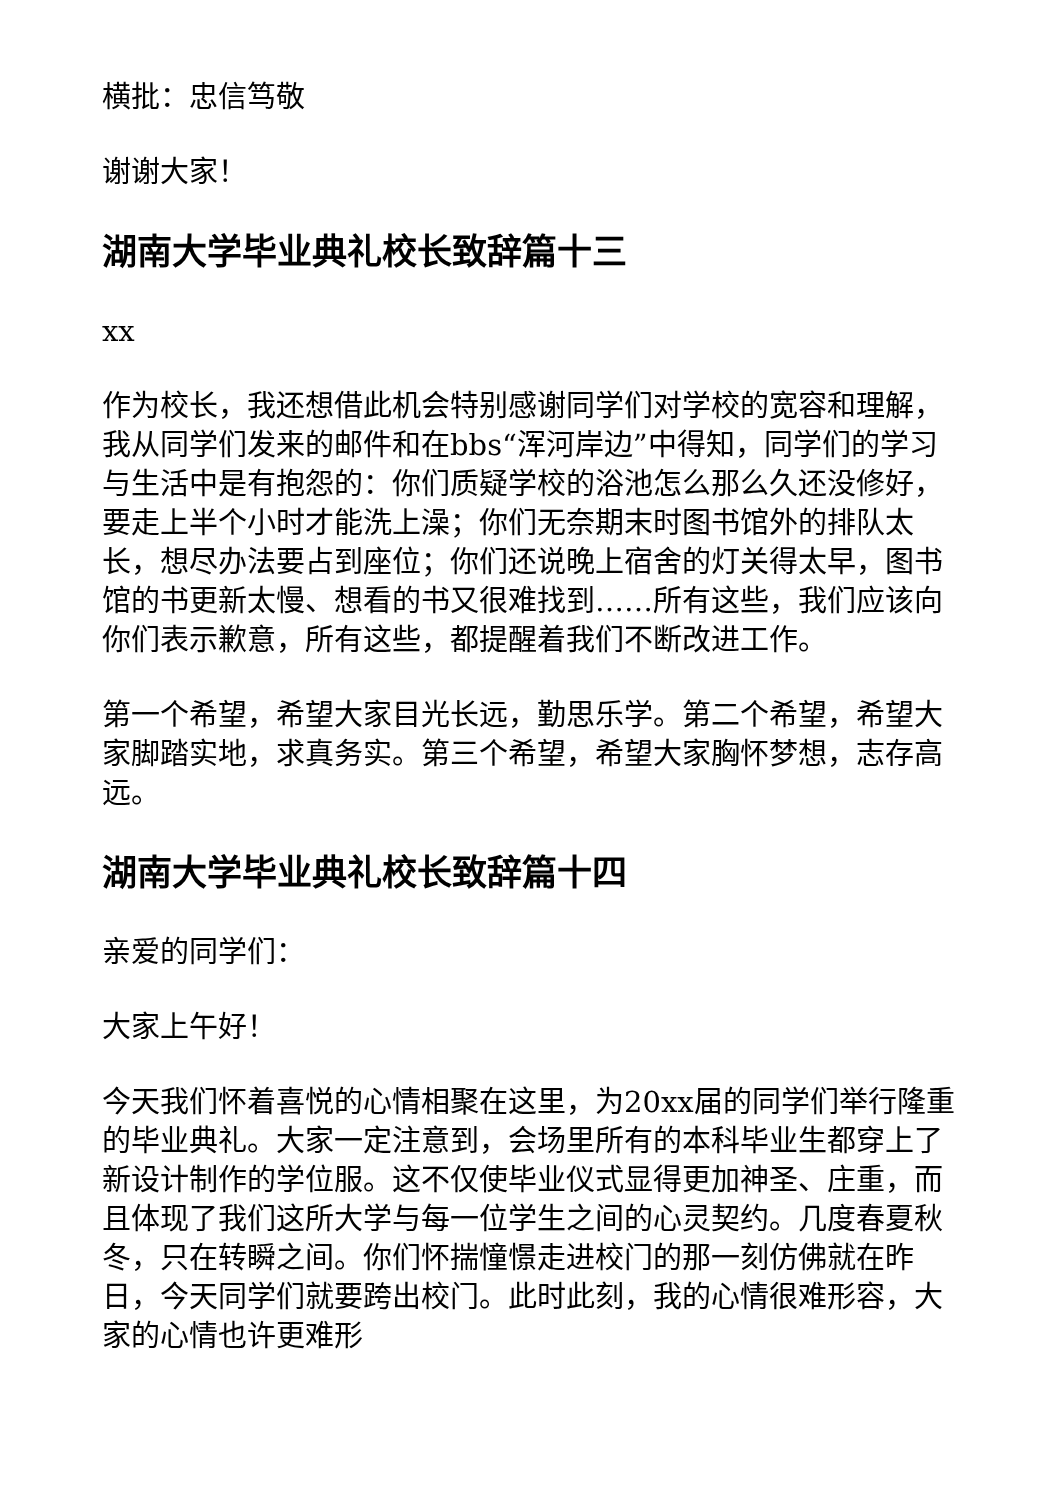横批：忠信笃敬
谢谢大家！
湖南大学毕业典礼校长致辞篇十三
xx
作为校长，我还想借此机会特别感谢同学们对学校的宽容和理解，我从同学们发来的邮件和在bbs“浑河岸边”中得知，同学们的学习与生活中是有抱怨的：你们质疑学校的浴池怎么那么久还没修好，要走上半个小时才能洗上澡；你们无奈期末时图书馆外的排队太长，想尽办法要占到座位；你们还说晚上宿舍的灯关得太早，图书馆的书更新太慢、想看的书又很难找到……所有这些，我们应该向你们表示歉意，所有这些，都提醒着我们不断改进工作。
第一个希望，希望大家目光长远，勤思乐学。第二个希望，希望大家脚踏实地，求真务实。第三个希望，希望大家胸怀梦想，志存高远。
湖南大学毕业典礼校长致辞篇十四
亲爱的同学们：
大家上午好！
今天我们怀着喜悦的心情相聚在这里，为20xx届的同学们举行隆重的毕业典礼。大家一定注意到，会场里所有的本科毕业生都穿上了新设计制作的学位服。这不仅使毕业仪式显得更加神圣、庄重，而且体现了我们这所大学与每一位学生之间的心灵契约。几度春夏秋冬，只在转瞬之间。你们怀揣憧憬走进校门的那一刻仿佛就在昨日，今天同学们就要跨出校门。此时此刻，我的心情很难形容，大家的心情也许更难形